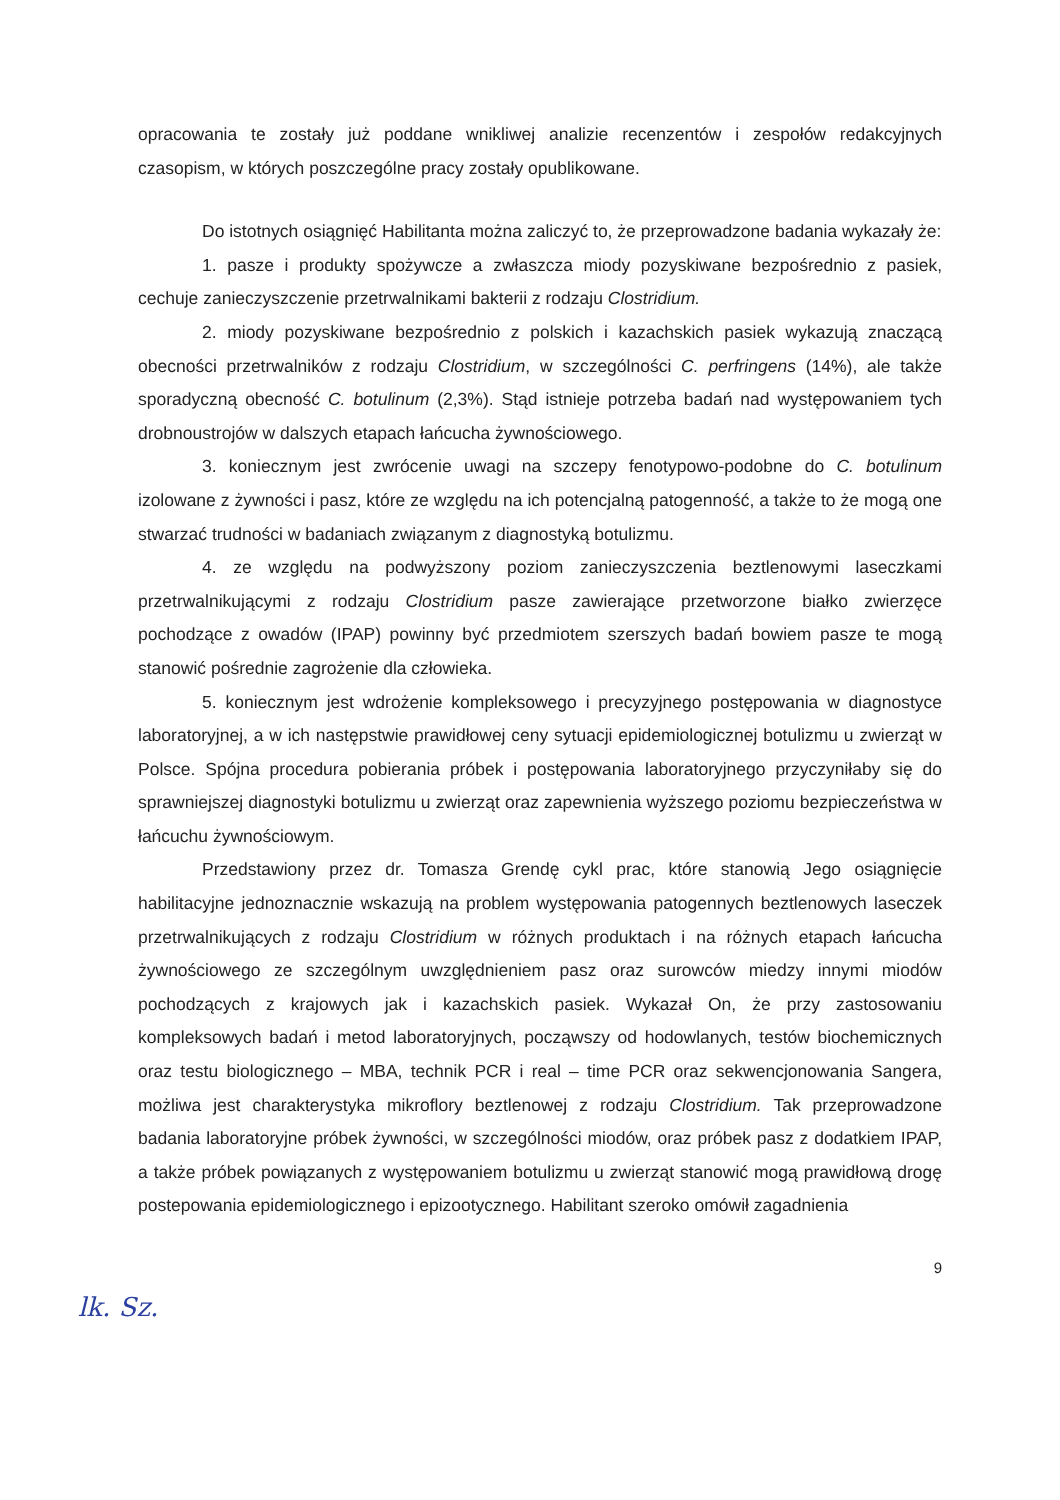opracowania te zostały już poddane wnikliwej analizie recenzentów i zespołów redakcyjnych czasopism, w których poszczególne pracy zostały opublikowane.
Do istotnych osiągnięć Habilitanta można zaliczyć to, że przeprowadzone badania wykazały że:
1. pasze i produkty spożywcze a zwłaszcza miody pozyskiwane bezpośrednio z pasiek, cechuje zanieczyszczenie przetrwalnikami bakterii z rodzaju Clostridium.
2. miody pozyskiwane bezpośrednio z polskich i kazachskich pasiek wykazują znaczącą obecności przetrwalników z rodzaju Clostridium, w szczególności C. perfringens (14%), ale także sporadyczną obecność C. botulinum (2,3%). Stąd istnieje potrzeba badań nad występowaniem tych drobnoustrojów w dalszych etapach łańcucha żywnościowego.
3. koniecznym jest zwrócenie uwagi na szczepy fenotypowo-podobne do C. botulinum izolowane z żywności i pasz, które ze względu na ich potencjalną patogenność, a także to że mogą one stwarzać trudności w badaniach związanym z diagnostyką botulizmu.
4. ze względu na podwyższony poziom zanieczyszczenia beztlenowymi laseczkami przetrwalnikującymi z rodzaju Clostridium pasze zawierające przetworzone białko zwierzęce pochodzące z owadów (IPAP) powinny być przedmiotem szerszych badań bowiem pasze te mogą stanowić pośrednie zagrożenie dla człowieka.
5. koniecznym jest wdrożenie kompleksowego i precyzyjnego postępowania w diagnostyce laboratoryjnej, a w ich następstwie prawidłowej ceny sytuacji epidemiologicznej botulizmu u zwierząt w Polsce. Spójna procedura pobierania próbek i postępowania laboratoryjnego przyczyniłaby się do sprawniejszej diagnostyki botulizmu u zwierząt oraz zapewnienia wyższego poziomu bezpieczeństwa w łańcuchu żywnościowym.
Przedstawiony przez dr. Tomasza Grendę cykl prac, które stanowią Jego osiągnięcie habilitacyjne jednoznacznie wskazują na problem występowania patogennych beztlenowych laseczek przetrwalnikujących z rodzaju Clostridium w różnych produktach i na różnych etapach łańcucha żywnościowego ze szczególnym uwzględnieniem pasz oraz surowców miedzy innymi miodów pochodzących z krajowych jak i kazachskich pasiek. Wykazał On, że przy zastosowaniu kompleksowych badań i metod laboratoryjnych, począwszy od hodowlanych, testów biochemicznych oraz testu biologicznego – MBA, technik PCR i real – time PCR oraz sekwencjonowania Sangera, możliwa jest charakterystyka mikroflory beztlenowej z rodzaju Clostridium. Tak przeprowadzone badania laboratoryjne próbek żywności, w szczególności miodów, oraz próbek pasz z dodatkiem IPAP, a także próbek powiązanych z występowaniem botulizmu u zwierząt stanowić mogą prawidłową drogę postepowania epidemiologicznego i epizootycznego. Habilitant szeroko omówił zagadnienia
9
lk. Sz.